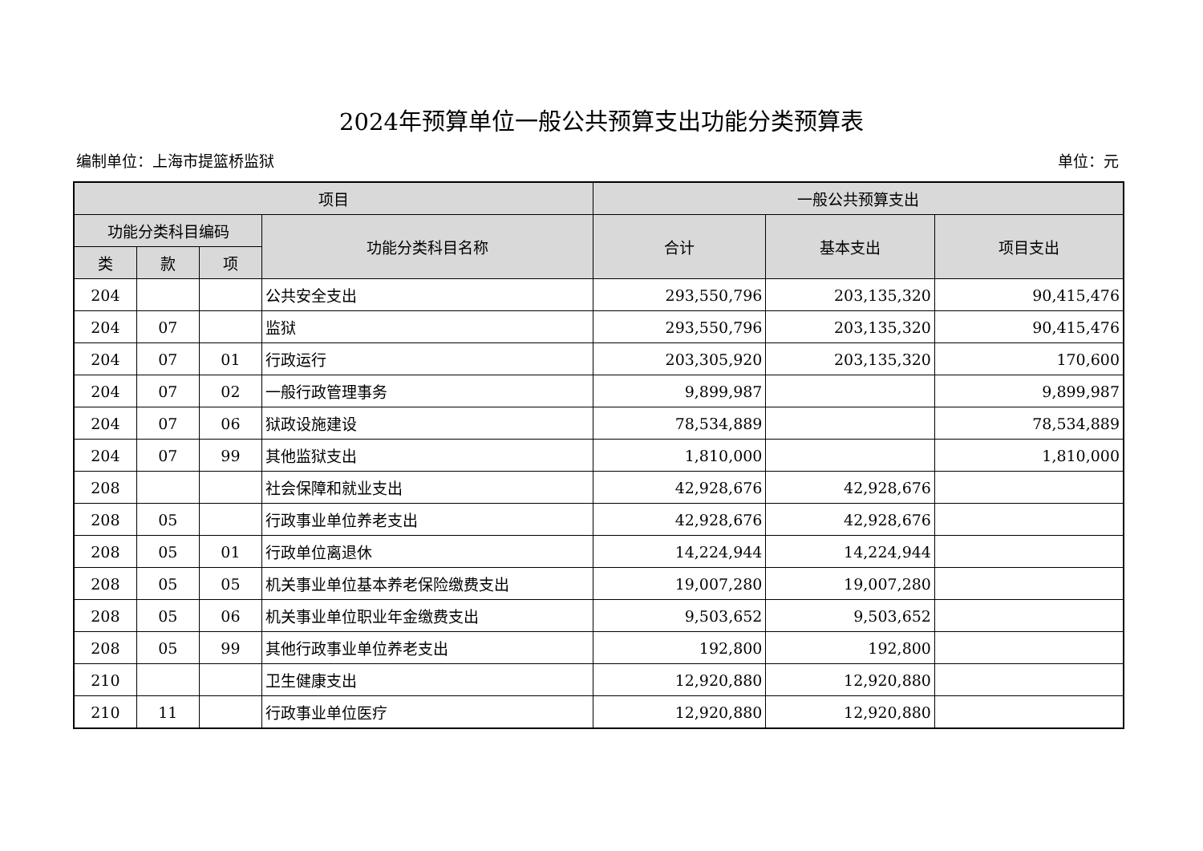2024年预算单位一般公共预算支出功能分类预算表
编制单位：上海市提篮桥监狱 单位：元
| 项目 | | | | 一般公共预算支出 | | |
| --- | --- | --- | --- | --- | --- | --- |
| 功能分类科目编码 | | | 功能分类科目名称 | 合计 | 基本支出 | 项目支出 |
| 类 | 款 | 项 | | | | |
| 204 | | | 公共安全支出 | 293,550,796 | 203,135,320 | 90,415,476 |
| 204 | 07 | | 监狱 | 293,550,796 | 203,135,320 | 90,415,476 |
| 204 | 07 | 01 | 行政运行 | 203,305,920 | 203,135,320 | 170,600 |
| 204 | 07 | 02 | 一般行政管理事务 | 9,899,987 | | 9,899,987 |
| 204 | 07 | 06 | 狱政设施建设 | 78,534,889 | | 78,534,889 |
| 204 | 07 | 99 | 其他监狱支出 | 1,810,000 | | 1,810,000 |
| 208 | | | 社会保障和就业支出 | 42,928,676 | 42,928,676 | |
| 208 | 05 | | 行政事业单位养老支出 | 42,928,676 | 42,928,676 | |
| 208 | 05 | 01 | 行政单位离退休 | 14,224,944 | 14,224,944 | |
| 208 | 05 | 05 | 机关事业单位基本养老保险缴费支出 | 19,007,280 | 19,007,280 | |
| 208 | 05 | 06 | 机关事业单位职业年金缴费支出 | 9,503,652 | 9,503,652 | |
| 208 | 05 | 99 | 其他行政事业单位养老支出 | 192,800 | 192,800 | |
| 210 | | | 卫生健康支出 | 12,920,880 | 12,920,880 | |
| 210 | 11 | | 行政事业单位医疗 | 12,920,880 | 12,920,880 | |